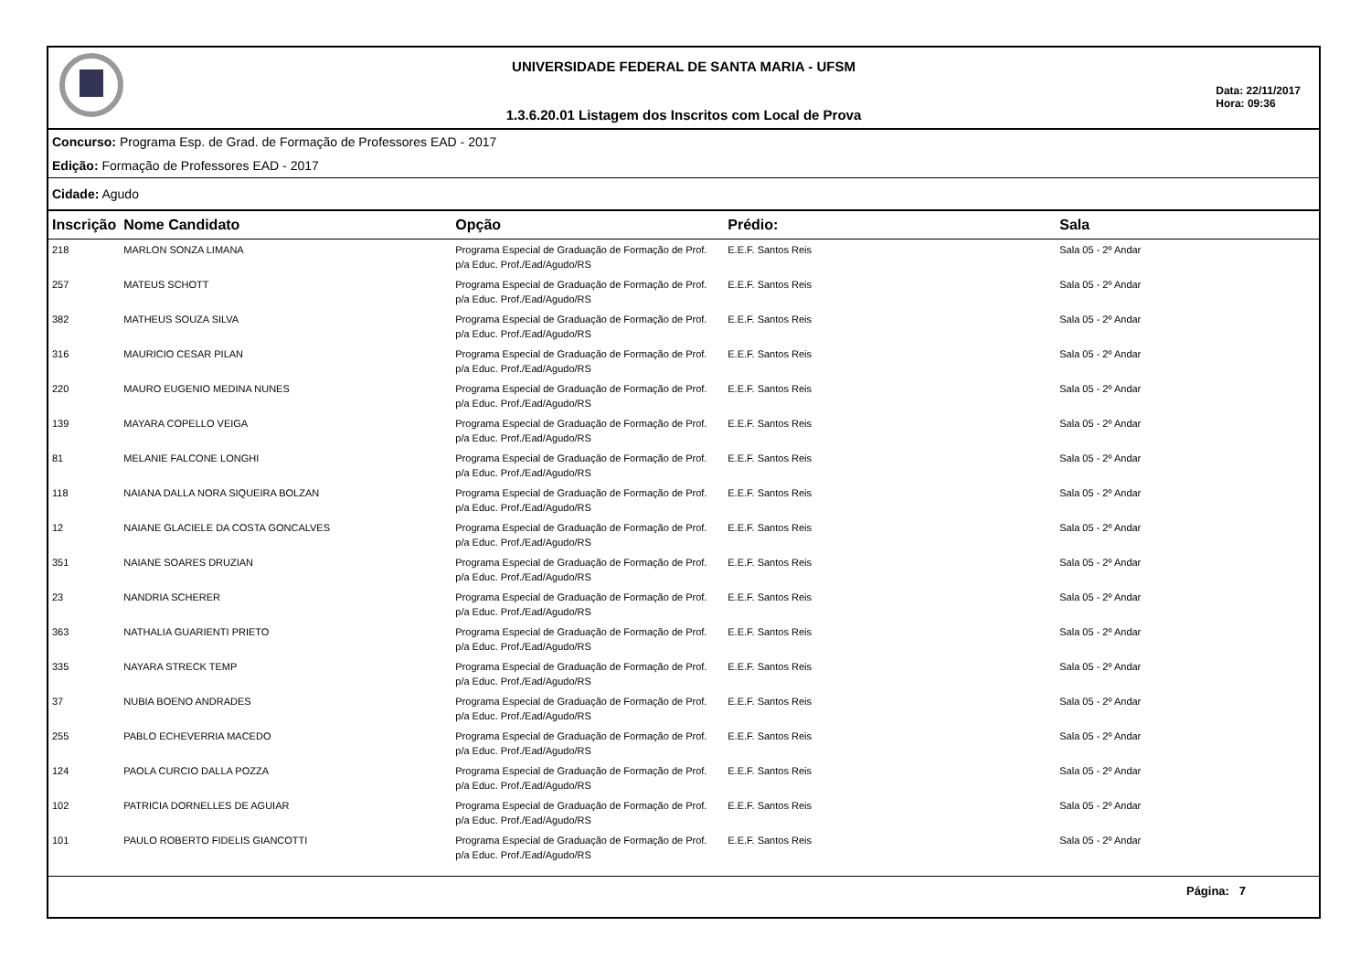UNIVERSIDADE FEDERAL DE SANTA MARIA - UFSM
1.3.6.20.01 Listagem dos Inscritos com Local de Prova
Data: 22/11/2017
Hora: 09:36
Concurso: Programa Esp. de Grad. de Formação de Professores EAD - 2017
Edição: Formação de Professores EAD - 2017
Cidade: Agudo
| Inscrição | Nome Candidato | Opção | Prédio: | Sala |
| --- | --- | --- | --- | --- |
| 218 | MARLON SONZA LIMANA | Programa Especial de Graduação de Formação de Prof. p/a Educ. Prof./Ead/Agudo/RS | E.E.F. Santos Reis | Sala 05 - 2º Andar |
| 257 | MATEUS SCHOTT | Programa Especial de Graduação de Formação de Prof. p/a Educ. Prof./Ead/Agudo/RS | E.E.F. Santos Reis | Sala 05 - 2º Andar |
| 382 | MATHEUS SOUZA SILVA | Programa Especial de Graduação de Formação de Prof. p/a Educ. Prof./Ead/Agudo/RS | E.E.F. Santos Reis | Sala 05 - 2º Andar |
| 316 | MAURICIO CESAR PILAN | Programa Especial de Graduação de Formação de Prof. p/a Educ. Prof./Ead/Agudo/RS | E.E.F. Santos Reis | Sala 05 - 2º Andar |
| 220 | MAURO EUGENIO MEDINA NUNES | Programa Especial de Graduação de Formação de Prof. p/a Educ. Prof./Ead/Agudo/RS | E.E.F. Santos Reis | Sala 05 - 2º Andar |
| 139 | MAYARA COPELLO VEIGA | Programa Especial de Graduação de Formação de Prof. p/a Educ. Prof./Ead/Agudo/RS | E.E.F. Santos Reis | Sala 05 - 2º Andar |
| 81 | MELANIE FALCONE LONGHI | Programa Especial de Graduação de Formação de Prof. p/a Educ. Prof./Ead/Agudo/RS | E.E.F. Santos Reis | Sala 05 - 2º Andar |
| 118 | NAIANA DALLA NORA SIQUEIRA BOLZAN | Programa Especial de Graduação de Formação de Prof. p/a Educ. Prof./Ead/Agudo/RS | E.E.F. Santos Reis | Sala 05 - 2º Andar |
| 12 | NAIANE GLACIELE DA COSTA GONCALVES | Programa Especial de Graduação de Formação de Prof. p/a Educ. Prof./Ead/Agudo/RS | E.E.F. Santos Reis | Sala 05 - 2º Andar |
| 351 | NAIANE SOARES DRUZIAN | Programa Especial de Graduação de Formação de Prof. p/a Educ. Prof./Ead/Agudo/RS | E.E.F. Santos Reis | Sala 05 - 2º Andar |
| 23 | NANDRIA SCHERER | Programa Especial de Graduação de Formação de Prof. p/a Educ. Prof./Ead/Agudo/RS | E.E.F. Santos Reis | Sala 05 - 2º Andar |
| 363 | NATHALIA GUARIENTI PRIETO | Programa Especial de Graduação de Formação de Prof. p/a Educ. Prof./Ead/Agudo/RS | E.E.F. Santos Reis | Sala 05 - 2º Andar |
| 335 | NAYARA STRECK TEMP | Programa Especial de Graduação de Formação de Prof. p/a Educ. Prof./Ead/Agudo/RS | E.E.F. Santos Reis | Sala 05 - 2º Andar |
| 37 | NUBIA BOENO ANDRADES | Programa Especial de Graduação de Formação de Prof. p/a Educ. Prof./Ead/Agudo/RS | E.E.F. Santos Reis | Sala 05 - 2º Andar |
| 255 | PABLO ECHEVERRIA MACEDO | Programa Especial de Graduação de Formação de Prof. p/a Educ. Prof./Ead/Agudo/RS | E.E.F. Santos Reis | Sala 05 - 2º Andar |
| 124 | PAOLA CURCIO DALLA POZZA | Programa Especial de Graduação de Formação de Prof. p/a Educ. Prof./Ead/Agudo/RS | E.E.F. Santos Reis | Sala 05 - 2º Andar |
| 102 | PATRICIA DORNELLES DE AGUIAR | Programa Especial de Graduação de Formação de Prof. p/a Educ. Prof./Ead/Agudo/RS | E.E.F. Santos Reis | Sala 05 - 2º Andar |
| 101 | PAULO ROBERTO FIDELIS GIANCOTTI | Programa Especial de Graduação de Formação de Prof. p/a Educ. Prof./Ead/Agudo/RS | E.E.F. Santos Reis | Sala 05 - 2º Andar |
Página: 7